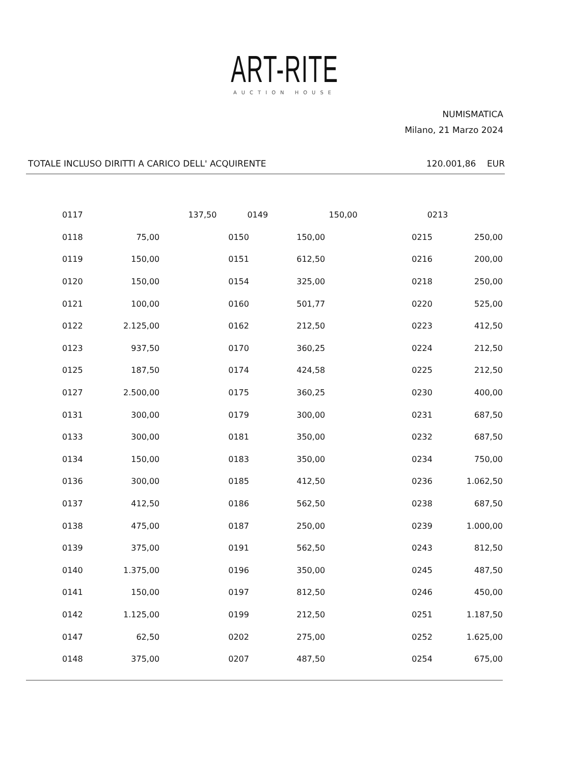ART-RITE
AUCTION HOUSE
NUMISMATICA
Milano, 21 Marzo 2024
TOTALE INCLUSO DIRITTI A CARICO DELL' ACQUIRENTE 120.001,86 EUR
| | 0117 | 137,50 | | 0149 | 150,00 | | 0213 |
| | 0118 | 75,00 | | 0150 | 150,00 | | 0215 | 250,00 |
| | 0119 | 150,00 | | 0151 | 612,50 | | 0216 | 200,00 |
| | 0120 | 150,00 | | 0154 | 325,00 | | 0218 | 250,00 |
| | 0121 | 100,00 | | 0160 | 501,77 | | 0220 | 525,00 |
| | 0122 | 2.125,00 | | 0162 | 212,50 | | 0223 | 412,50 |
| | 0123 | 937,50 | | 0170 | 360,25 | | 0224 | 212,50 |
| | 0125 | 187,50 | | 0174 | 424,58 | | 0225 | 212,50 |
| | 0127 | 2.500,00 | | 0175 | 360,25 | | 0230 | 400,00 |
| | 0131 | 300,00 | | 0179 | 300,00 | | 0231 | 687,50 |
| | 0133 | 300,00 | | 0181 | 350,00 | | 0232 | 687,50 |
| | 0134 | 150,00 | | 0183 | 350,00 | | 0234 | 750,00 |
| | 0136 | 300,00 | | 0185 | 412,50 | | 0236 | 1.062,50 |
| | 0137 | 412,50 | | 0186 | 562,50 | | 0238 | 687,50 |
| | 0138 | 475,00 | | 0187 | 250,00 | | 0239 | 1.000,00 |
| | 0139 | 375,00 | | 0191 | 562,50 | | 0243 | 812,50 |
| | 0140 | 1.375,00 | | 0196 | 350,00 | | 0245 | 487,50 |
| | 0141 | 150,00 | | 0197 | 812,50 | | 0246 | 450,00 |
| | 0142 | 1.125,00 | | 0199 | 212,50 | | 0251 | 1.187,50 |
| | 0147 | 62,50 | | 0202 | 275,00 | | 0252 | 1.625,00 |
| | 0148 | 375,00 | | 0207 | 487,50 | | 0254 | 675,00 |